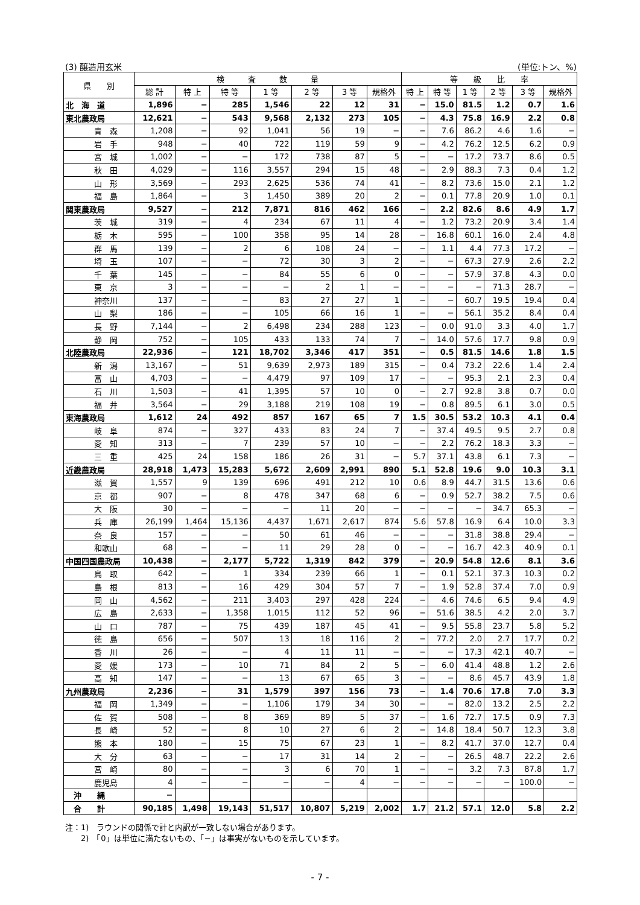(3) 醸造用玄米 (単位:トン、%)
| 県 別 | 検 査 数 量 | | | | | | | 等 級 比 率 | | | | | |
| --- | --- | --- | --- | --- | --- | --- | --- | --- | --- | --- | --- | --- | --- |
| | 総 計 | 特 上 | 特 等 | 1 等 | 2 等 | 3 等 | 規格外 | 特 上 | 特 等 | 1 等 | 2 等 | 3 等 | 規格外 |
| 北 海 道 | 1,896 | − | 285 | 1,546 | 22 | 12 | 31 | − | 15.0 | 81.5 | 1.2 | 0.7 | 1.6 |
| 東北農政局 | 12,621 | − | 543 | 9,568 | 2,132 | 273 | 105 | − | 4.3 | 75.8 | 16.9 | 2.2 | 0.8 |
| 青 森 | 1,208 | − | 92 | 1,041 | 56 | 19 | − | − | 7.6 | 86.2 | 4.6 | 1.6 | − |
| 岩 手 | 948 | − | 40 | 722 | 119 | 59 | 9 | − | 4.2 | 76.2 | 12.5 | 6.2 | 0.9 |
| 宮 城 | 1,002 | − | − | 172 | 738 | 87 | 5 | − | − | 17.2 | 73.7 | 8.6 | 0.5 |
| 秋 田 | 4,029 | − | 116 | 3,557 | 294 | 15 | 48 | − | 2.9 | 88.3 | 7.3 | 0.4 | 1.2 |
| 山 形 | 3,569 | − | 293 | 2,625 | 536 | 74 | 41 | − | 8.2 | 73.6 | 15.0 | 2.1 | 1.2 |
| 福 島 | 1,864 | − | 3 | 1,450 | 389 | 20 | 2 | − | 0.1 | 77.8 | 20.9 | 1.0 | 0.1 |
| 関東農政局 | 9,527 | − | 212 | 7,871 | 816 | 462 | 166 | − | 2.2 | 82.6 | 8.6 | 4.9 | 1.7 |
| 茨 城 | 319 | − | 4 | 234 | 67 | 11 | 4 | − | 1.2 | 73.2 | 20.9 | 3.4 | 1.4 |
| 栃 木 | 595 | − | 100 | 358 | 95 | 14 | 28 | − | 16.8 | 60.1 | 16.0 | 2.4 | 4.8 |
| 群 馬 | 139 | − | 2 | 6 | 108 | 24 | − | − | 1.1 | 4.4 | 77.3 | 17.2 | − |
| 埼 玉 | 107 | − | − | 72 | 30 | 3 | 2 | − | − | 67.3 | 27.9 | 2.6 | 2.2 |
| 千 葉 | 145 | − | − | 84 | 55 | 6 | 0 | − | − | 57.9 | 37.8 | 4.3 | 0.0 |
| 東 京 | 3 | − | − | − | 2 | 1 | − | − | − | − | 71.3 | 28.7 | − |
| 神奈川 | 137 | − | − | 83 | 27 | 27 | 1 | − | − | 60.7 | 19.5 | 19.4 | 0.4 |
| 山 梨 | 186 | − | − | 105 | 66 | 16 | 1 | − | − | 56.1 | 35.2 | 8.4 | 0.4 |
| 長 野 | 7,144 | − | 2 | 6,498 | 234 | 288 | 123 | − | 0.0 | 91.0 | 3.3 | 4.0 | 1.7 |
| 静 岡 | 752 | − | 105 | 433 | 133 | 74 | 7 | − | 14.0 | 57.6 | 17.7 | 9.8 | 0.9 |
| 北陸農政局 | 22,936 | − | 121 | 18,702 | 3,346 | 417 | 351 | − | 0.5 | 81.5 | 14.6 | 1.8 | 1.5 |
| 新 潟 | 13,167 | − | 51 | 9,639 | 2,973 | 189 | 315 | − | 0.4 | 73.2 | 22.6 | 1.4 | 2.4 |
| 富 山 | 4,703 | − | − | 4,479 | 97 | 109 | 17 | − | − | 95.3 | 2.1 | 2.3 | 0.4 |
| 石 川 | 1,503 | − | 41 | 1,395 | 57 | 10 | 0 | − | 2.7 | 92.8 | 3.8 | 0.7 | 0.0 |
| 福 井 | 3,564 | − | 29 | 3,188 | 219 | 108 | 19 | − | 0.8 | 89.5 | 6.1 | 3.0 | 0.5 |
| 東海農政局 | 1,612 | 24 | 492 | 857 | 167 | 65 | 7 | 1.5 | 30.5 | 53.2 | 10.3 | 4.1 | 0.4 |
| 岐 阜 | 874 | − | 327 | 433 | 83 | 24 | 7 | − | 37.4 | 49.5 | 9.5 | 2.7 | 0.8 |
| 愛 知 | 313 | − | 7 | 239 | 57 | 10 | − | − | 2.2 | 76.2 | 18.3 | 3.3 | − |
| 三 重 | 425 | 24 | 158 | 186 | 26 | 31 | − | 5.7 | 37.1 | 43.8 | 6.1 | 7.3 | − |
| 近畿農政局 | 28,918 | 1,473 | 15,283 | 5,672 | 2,609 | 2,991 | 890 | 5.1 | 52.8 | 19.6 | 9.0 | 10.3 | 3.1 |
| 滋 賀 | 1,557 | 9 | 139 | 696 | 491 | 212 | 10 | 0.6 | 8.9 | 44.7 | 31.5 | 13.6 | 0.6 |
| 京 都 | 907 | − | 8 | 478 | 347 | 68 | 6 | − | 0.9 | 52.7 | 38.2 | 7.5 | 0.6 |
| 大 阪 | 30 | − | − | − | 11 | 20 | − | − | − | − | 34.7 | 65.3 | − |
| 兵 庫 | 26,199 | 1,464 | 15,136 | 4,437 | 1,671 | 2,617 | 874 | 5.6 | 57.8 | 16.9 | 6.4 | 10.0 | 3.3 |
| 奈 良 | 157 | − | − | 50 | 61 | 46 | − | − | − | 31.8 | 38.8 | 29.4 | − |
| 和歌山 | 68 | − | − | 11 | 29 | 28 | 0 | − | − | 16.7 | 42.3 | 40.9 | 0.1 |
| 中国四国農政局 | 10,438 | − | 2,177 | 5,722 | 1,319 | 842 | 379 | − | 20.9 | 54.8 | 12.6 | 8.1 | 3.6 |
| 鳥 取 | 642 | − | 1 | 334 | 239 | 66 | 1 | − | 0.1 | 52.1 | 37.3 | 10.3 | 0.2 |
| 島 根 | 813 | − | 16 | 429 | 304 | 57 | 7 | − | 1.9 | 52.8 | 37.4 | 7.0 | 0.9 |
| 岡 山 | 4,562 | − | 211 | 3,403 | 297 | 428 | 224 | − | 4.6 | 74.6 | 6.5 | 9.4 | 4.9 |
| 広 島 | 2,633 | − | 1,358 | 1,015 | 112 | 52 | 96 | − | 51.6 | 38.5 | 4.2 | 2.0 | 3.7 |
| 山 口 | 787 | − | 75 | 439 | 187 | 45 | 41 | − | 9.5 | 55.8 | 23.7 | 5.8 | 5.2 |
| 徳 島 | 656 | − | 507 | 13 | 18 | 116 | 2 | − | 77.2 | 2.0 | 2.7 | 17.7 | 0.2 |
| 香 川 | 26 | − | − | 4 | 11 | 11 | − | − | − | 17.3 | 42.1 | 40.7 | − |
| 愛 媛 | 173 | − | 10 | 71 | 84 | 2 | 5 | − | 6.0 | 41.4 | 48.8 | 1.2 | 2.6 |
| 高 知 | 147 | − | − | 13 | 67 | 65 | 3 | − | − | 8.6 | 45.7 | 43.9 | 1.8 |
| 九州農政局 | 2,236 | − | 31 | 1,579 | 397 | 156 | 73 | − | 1.4 | 70.6 | 17.8 | 7.0 | 3.3 |
| 福 岡 | 1,349 | − | − | 1,106 | 179 | 34 | 30 | − | − | 82.0 | 13.2 | 2.5 | 2.2 |
| 佐 賀 | 508 | − | 8 | 369 | 89 | 5 | 37 | − | 1.6 | 72.7 | 17.5 | 0.9 | 7.3 |
| 長 崎 | 52 | − | 8 | 10 | 27 | 6 | 2 | − | 14.8 | 18.4 | 50.7 | 12.3 | 3.8 |
| 熊 本 | 180 | − | 15 | 75 | 67 | 23 | 1 | − | 8.2 | 41.7 | 37.0 | 12.7 | 0.4 |
| 大 分 | 63 | − | − | 17 | 31 | 14 | 2 | − | − | 26.5 | 48.7 | 22.2 | 2.6 |
| 宮 崎 | 80 | − | − | 3 | 6 | 70 | 1 | − | − | 3.2 | 7.3 | 87.8 | 1.7 |
| 鹿児島 | 4 | − | − | − | − | 4 | − | − | − | − | − | 100.0 | − |
| 沖 縄 | − | | | | | | | | | | | | |
| 合 計 | 90,185 | 1,498 | 19,143 | 51,517 | 10,807 | 5,219 | 2,002 | 1.7 | 21.2 | 57.1 | 12.0 | 5.8 | 2.2 |
注：1)　ラウンドの関係で計と内訳が一致しない場合があります。
　　2)　「0」は単位に満たないもの、「−」は事実がないものを示しています。
- 7 -